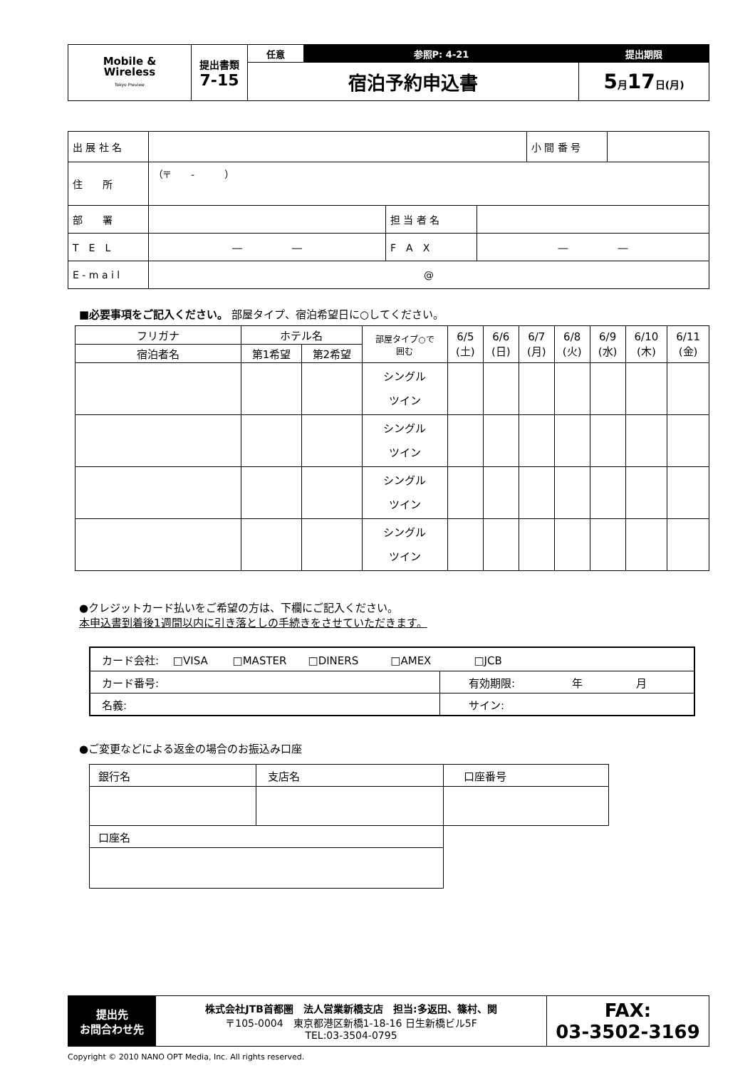| Mobile & Wireless Tokyo Preview | 提出書類 7-15 | 任意 | 参照P: 4-21 | 提出期限 |
| | | 宿泊予約申込書 | | 5 月 17 日(月) |
| 出 展 社 名 | | | | 小 間 番 号 | |
| 住 所 | （〒 - ） | | | | |
| 部 署 | | 担 当 者 名 | | | |
| T E L | ― ― | F A X | ― ― | | |
| E - m a i l | @ | | | | |
■必要事項をご記入ください。 部屋タイプ、宿泊希望日に○してください。
| フリガナ | ホテル名 | | 部屋タイプ○で 囲む | 6/5 (土) | 6/6 (日) | 6/7 (月) | 6/8 (火) | 6/9 (水) | 6/10 (木) | 6/11 (金) |
| 宿泊者名 | 第1希望 | 第2希望 | | | | | | | | |
| | | | シングル ツイン | | | | | | | |
| | | | シングル ツイン | | | | | | | |
| | | | シングル ツイン | | | | | | | |
| | | | シングル ツイン | | | | | | | |
●クレジットカード払いをご希望の方は、下欄にご記入ください。
本申込書到着後1週間以内に引き落としの手続きをさせていただきます。
| カード会社: □VISA □MASTER □DINERS □AMEX □JCB | |
| カード番号: | 有効期限: 年 月 |
| 名義: | サイン: |
●ご変更などによる返金の場合のお振込み口座
| 銀行名 | 支店名 | 口座番号 |
| 口座名 | | |
| 提出先 お問合わせ先 | 株式会社JTB首都圏 法人営業新橋支店 担当:多返田、篠村、関 〒105-0004 東京都港区新橋1-18-16 日生新橋ビル5F TEL:03-3504-0795 | FAX: 03-3502-3169 |
Copyright © 2010 NANO OPT Media, Inc. All rights reserved.